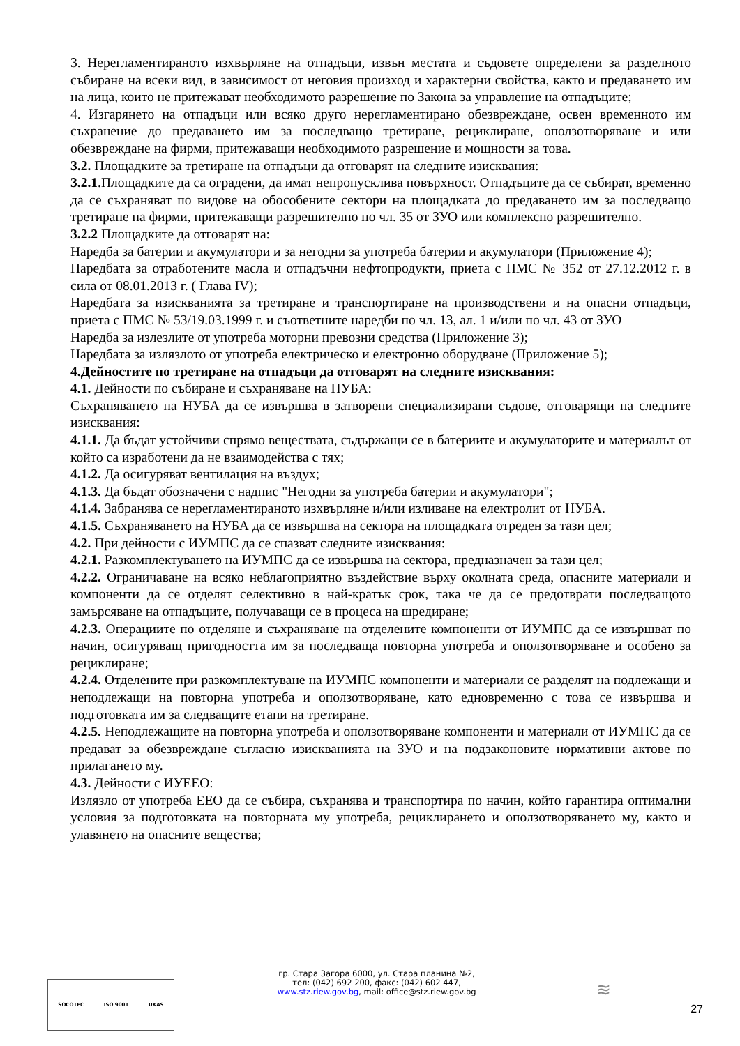3. Нерегламентираното изхвърляне на отпадъци, извън местата и съдовете определени за разделното събиране на всеки вид, в зависимост от неговия произход и характерни свойства, както и предаването им на лица, които не притежават необходимото разрешение по Закона за управление на отпадъците;
4. Изгарянето на отпадъци или всяко друго нерегламентирано обезвреждане, освен временното им съхранение до предаването им за последващо третиране, рециклиране, оползотворяване и или обезвреждане на фирми, притежаващи необходимото разрешение и мощности за това.
3.2. Площадките за третиране на отпадъци да отговарят на следните изисквания:
3.2.1.Площадките да са оградени, да имат непропусклива повърхност. Отпадъците да се събират, временно да се съхраняват по видове на обособените сектори на площадката до предаването им за последващо третиране на фирми, притежаващи разрешително по чл. 35 от ЗУО или комплексно разрешително.
3.2.2 Площадките да отговарят на:
Наредба за батерии и акумулатори и за негодни за употреба батерии и акумулатори (Приложение 4);
Наредбата за отработените масла и отпадъчни нефтопродукти, приета с ПМС № 352 от 27.12.2012 г. в сила от 08.01.2013 г. ( Глава IV);
Наредбата за изискванията за третиране и транспортиране на производствени и на опасни отпадъци, приета с ПМС № 53/19.03.1999 г. и съответните наредби по чл. 13, ал. 1 и/или по чл. 43 от ЗУО
Наредба за излезлите от употреба моторни превозни средства (Приложение 3);
Наредбата за излязлото от употреба електрическо и електронно оборудване (Приложение 5);
4.Дейностите по третиране на отпадъци да отговарят на следните изисквания:
4.1. Дейности по събиране и съхраняване на НУБА:
Съхраняването на НУБА да се извършва в затворени специализирани съдове, отговарящи на следните изисквания:
4.1.1. Да бъдат устойчиви спрямо веществата, съдържащи се в батериите и акумулаторите и материалът от който са изработени да не взаимодейства с тях;
4.1.2. Да осигуряват вентилация на въздух;
4.1.3. Да бъдат обозначени с надпис "Негодни за употреба батерии и акумулатори";
4.1.4. Забранява се нерегламентираното изхвърляне и/или изливане на електролит от НУБА.
4.1.5. Съхраняването на НУБА да се извършва на сектора на площадката отреден за тази цел;
4.2. При дейности с ИУМПС да се спазват следните изисквания:
4.2.1. Разкомплектуването на ИУМПС да се извършва на сектора, предназначен за тази цел;
4.2.2. Ограничаване на всяко неблагоприятно въздействие върху околната среда, опасните материали и компоненти да се отделят селективно в най-кратък срок, така че да се предотврати последващото замърсяване на отпадъците, получаващи се в процеса на шредиране;
4.2.3. Операциите по отделяне и съхраняване на отделените компоненти от ИУМПС да се извършват по начин, осигуряващ пригодността им за последваща повторна употреба и оползотворяване и особено за рециклиране;
4.2.4. Отделените при разкомплектуване на ИУМПС компоненти и материали се разделят на подлежащи и неподлежащи на повторна употреба и оползотворяване, като едновременно с това се извършва и подготовката им за следващите етапи на третиране.
4.2.5. Неподлежащите на повторна употреба и оползотворяване компоненти и материали от ИУМПС да се предават за обезвреждане съгласно изискванията на ЗУО и на подзаконовите нормативни актове по прилагането му.
4.3. Дейности с ИУЕЕО:
Излязло от употреба ЕЕО да се събира, съхранява и транспортира по начин, който гарантира оптимални условия за подготовката на повторната му употреба, рециклирането и оползотворяването му, както и улавянето на опасните вещества;
SOCOTEC ISO 9001 UKAS
гр. Стара Загора 6000, ул. Стара планина №2,
тел: (042) 692 200, факс: (042) 602 447,
www.stz.riew.gov.bg, mail: office@stz.riew.gov.bg
≋
27